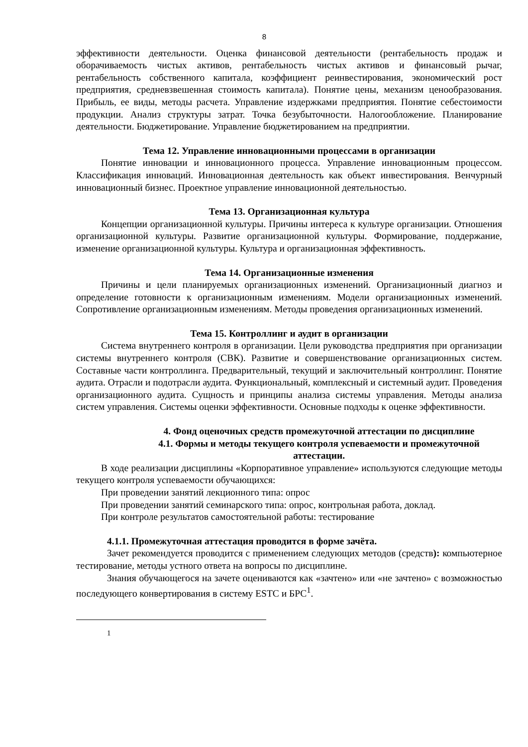8
эффективности деятельности. Оценка финансовой деятельности (рентабельность продаж и оборачиваемость чистых активов, рентабельность чистых активов и финансовый рычаг, рентабельность собственного капитала, коэффициент реинвестирования, экономический рост предприятия, средневзвешенная стоимость капитала). Понятие цены, механизм ценообразования. Прибыль, ее виды, методы расчета. Управление издержками предприятия. Понятие себестоимости продукции. Анализ структуры затрат. Точка безубыточности. Налогообложение. Планирование деятельности. Бюджетирование. Управление бюджетированием на предприятии.
Тема 12. Управление инновационными процессами в организации
Понятие инновации и инновационного процесса. Управление инновационным процессом. Классификация инноваций. Инновационная деятельность как объект инвестирования. Венчурный инновационный бизнес. Проектное управление инновационной деятельностью.
Тема 13. Организационная культура
Концепции организационной культуры. Причины интереса к культуре организации. Отношения организационной культуры. Развитие организационной культуры. Формирование, поддержание, изменение организационной культуры. Культура и организационная эффективность.
Тема 14. Организационные изменения
Причины и цели планируемых организационных изменений. Организационный диагноз и определение готовности к организационным изменениям. Модели организационных изменений. Сопротивление организационным изменениям. Методы проведения организационных изменений.
Тема 15. Контроллинг и аудит в организации
Система внутреннего контроля в организации. Цели руководства предприятия при организации системы внутреннего контроля (СВК). Развитие и совершенствование организационных систем. Составные части контроллинга. Предварительный, текущий и заключительный контроллинг. Понятие аудита. Отрасли и подотрасли аудита. Функциональный, комплексный и системный аудит. Проведения организационного аудита. Сущность и принципы анализа системы управления. Методы анализа систем управления. Системы оценки эффективности. Основные подходы к оценке эффективности.
4. Фонд оценочных средств промежуточной аттестации по дисциплине
4.1. Формы и методы текущего контроля успеваемости и промежуточной
аттестации.
В ходе реализации дисциплины «Корпоративное управление» используются следующие методы текущего контроля успеваемости обучающихся:
При проведении занятий лекционного типа: опрос
При проведении занятий семинарского типа: опрос, контрольная работа, доклад.
При контроле результатов самостоятельной работы: тестирование
4.1.1. Промежуточная аттестация проводится в форме зачёта.
Зачет рекомендуется проводится с применением следующих методов (средств): компьютерное тестирование, методы устного ответа на вопросы по дисциплине.
Знания обучающегося на зачете оцениваются как «зачтено» или «не зачтено» с возможностью последующего конвертирования в систему ESTC и БРС<sup>1</sup>.
1